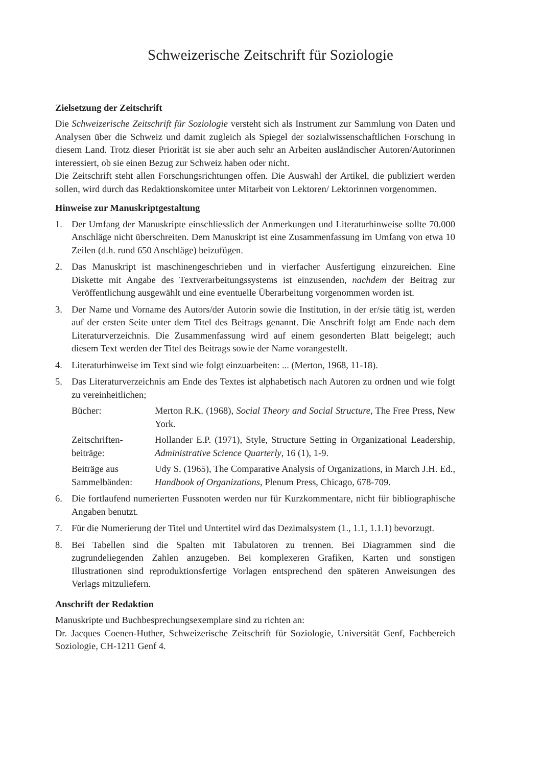Schweizerische Zeitschrift für Soziologie
Zielsetzung der Zeitschrift
Die Schweizerische Zeitschrift für Soziologie versteht sich als Instrument zur Sammlung von Daten und Analysen über die Schweiz und damit zugleich als Spiegel der sozialwissenschaftlichen Forschung in diesem Land. Trotz dieser Priorität ist sie aber auch sehr an Arbeiten ausländischer Autoren/Autorinnen interessiert, ob sie einen Bezug zur Schweiz haben oder nicht.
Die Zeitschrift steht allen Forschungsrichtungen offen. Die Auswahl der Artikel, die publiziert werden sollen, wird durch das Redaktionskomitee unter Mitarbeit von Lektoren/ Lektorinnen vorgenommen.
Hinweise zur Manuskriptgestaltung
1. Der Umfang der Manuskripte einschliesslich der Anmerkungen und Literaturhinweise sollte 70.000 Anschläge nicht überschreiten. Dem Manuskript ist eine Zusammenfassung im Umfang von etwa 10 Zeilen (d.h. rund 650 Anschläge) beizufügen.
2. Das Manuskript ist maschinengeschrieben und in vierfacher Ausfertigung einzureichen. Eine Diskette mit Angabe des Textverarbeitungssystems ist einzusenden, nachdem der Beitrag zur Veröffentlichung ausgewählt und eine eventuelle Überarbeitung vorgenommen worden ist.
3. Der Name und Vorname des Autors/der Autorin sowie die Institution, in der er/sie tätig ist, werden auf der ersten Seite unter dem Titel des Beitrags genannt. Die Anschrift folgt am Ende nach dem Literaturverzeichnis. Die Zusammenfassung wird auf einem gesonderten Blatt beigelegt; auch diesem Text werden der Titel des Beitrags sowie der Name vorangestellt.
4. Literaturhinweise im Text sind wie folgt einzuarbeiten: ... (Merton, 1968, 11-18).
5. Das Literaturverzeichnis am Ende des Textes ist alphabetisch nach Autoren zu ordnen und wie folgt zu vereinheitlichen;
Bücher: Merton R.K. (1968), Social Theory and Social Structure, The Free Press, New York.
Zeitschriften-
beiträge: Hollander E.P. (1971), Style, Structure Setting in Organizational Leadership, Administrative Science Quarterly, 16 (1), 1-9.
Beiträge aus
Sammelbänden: Udy S. (1965), The Comparative Analysis of Organizations, in March J.H. Ed., Handbook of Organizations, Plenum Press, Chicago, 678-709.
6. Die fortlaufend numerierten Fussnoten werden nur für Kurzkommentare, nicht für bibliographische Angaben benutzt.
7. Für die Numerierung der Titel und Untertitel wird das Dezimalsystem (1., 1.1, 1.1.1) bevorzugt.
8. Bei Tabellen sind die Spalten mit Tabulatoren zu trennen. Bei Diagrammen sind die zugrundeliegenden Zahlen anzugeben. Bei komplexeren Grafiken, Karten und sonstigen Illustrationen sind reproduktionsfertige Vorlagen entsprechend den späteren Anweisungen des Verlags mitzuliefern.
Anschrift der Redaktion
Manuskripte und Buchbesprechungsexemplare sind zu richten an:
Dr. Jacques Coenen-Huther, Schweizerische Zeitschrift für Soziologie, Universität Genf, Fachbereich Soziologie, CH-1211 Genf 4.